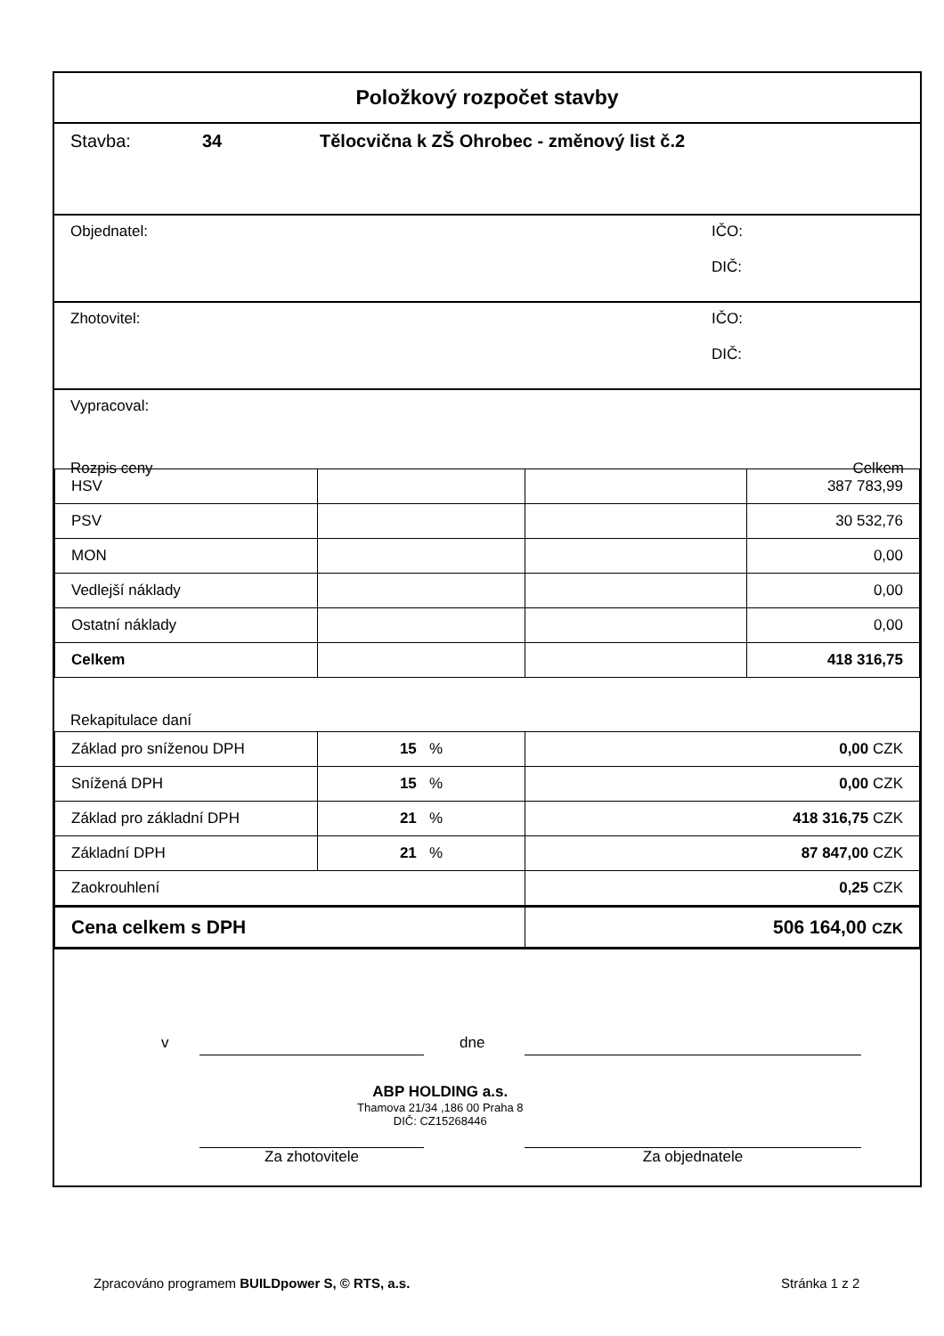Položkový rozpočet stavby
Stavba: 34 Tělocvična k ZŠ Ohrobec - změnový list č.2
Objednatel: IČO:
DIČ:
Zhotovitel: IČO:
DIČ:
Vypracoval:
Rozpis ceny Celkem
| HSV | | | 387 783,99 |
| PSV | | | 30 532,76 |
| MON | | | 0,00 |
| Vedlejší náklady | | | 0,00 |
| Ostatní náklady | | | 0,00 |
| Celkem | | | 418 316,75 |
Rekapitulace daní
| Základ pro sníženou DPH | 15 % | 0,00 CZK |
| Snížená DPH | 15 % | 0,00 CZK |
| Základ pro základní DPH | 21 % | 418 316,75 CZK |
| Základní DPH | 21 % | 87 847,00 CZK |
| Zaokrouhlení | | 0,25 CZK |
| Cena celkem s DPH | | 506 164,00 CZK |
v dne
ABP HOLDING a.s.
Thamova 21/34 ,186 00 Praha 8
DIČ: CZ15268446
Za zhotovitele Za objednatele
Zpracováno programem BUILDpower S, © RTS, a.s.
Stránka 1 z 2